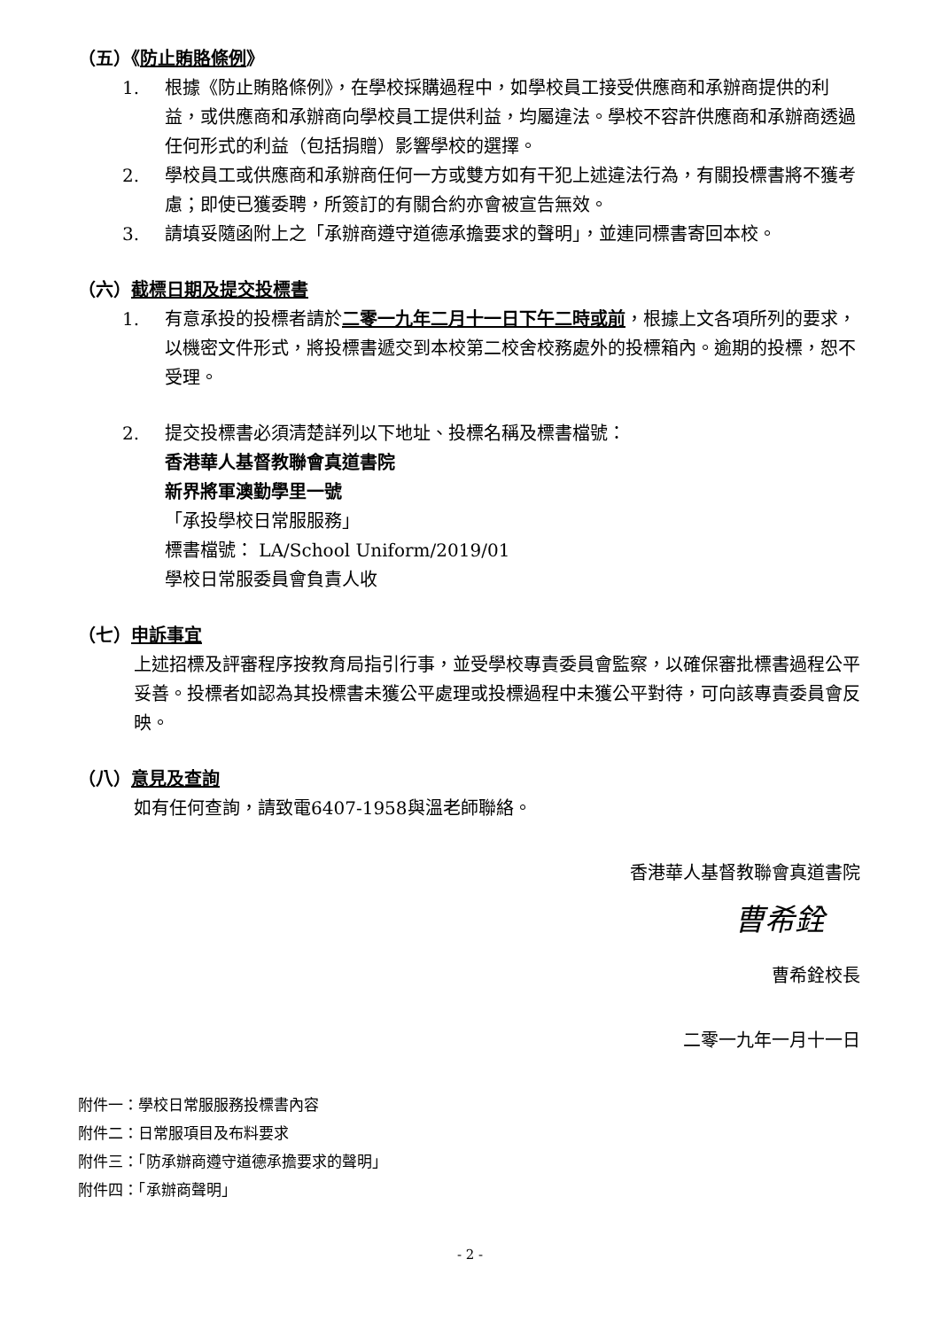（五）《防止賄賂條例》
1. 根據《防止賄賂條例》，在學校採購過程中，如學校員工接受供應商和承辦商提供的利益，或供應商和承辦商向學校員工提供利益，均屬違法。學校不容許供應商和承辦商透過任何形式的利益（包括捐贈）影響學校的選擇。
2. 學校員工或供應商和承辦商任何一方或雙方如有干犯上述違法行為，有關投標書將不獲考慮；即使已獲委聘，所簽訂的有關合約亦會被宣告無效。
3. 請填妥隨函附上之「承辦商遵守道德承擔要求的聲明」，並連同標書寄回本校。
（六）截標日期及提交投標書
1. 有意承投的投標者請於二零一九年二月十一日下午二時或前，根據上文各項所列的要求，以機密文件形式，將投標書遞交到本校第二校舍校務處外的投標箱內。逾期的投標，恕不受理。
2. 提交投標書必須清楚詳列以下地址、投標名稱及標書檔號：
香港華人基督教聯會真道書院
新界將軍澳勤學里一號
「承投學校日常服服務」
標書檔號： LA/School Uniform/2019/01
學校日常服委員會負責人收
（七）申訴事宜
上述招標及評審程序按教育局指引行事，並受學校專責委員會監察，以確保審批標書過程公平妥善。投標者如認為其投標書未獲公平處理或投標過程中未獲公平對待，可向該專責委員會反映。
（八）意見及查詢
如有任何查詢，請致電6407-1958與溫老師聯絡。
香港華人基督教聯會真道書院
曹希銓
曹希銓校長
二零一九年一月十一日
附件一：學校日常服服務投標書內容
附件二：日常服項目及布料要求
附件三：「防承辦商遵守道德承擔要求的聲明」
附件四：「承辦商聲明」
- 2 -